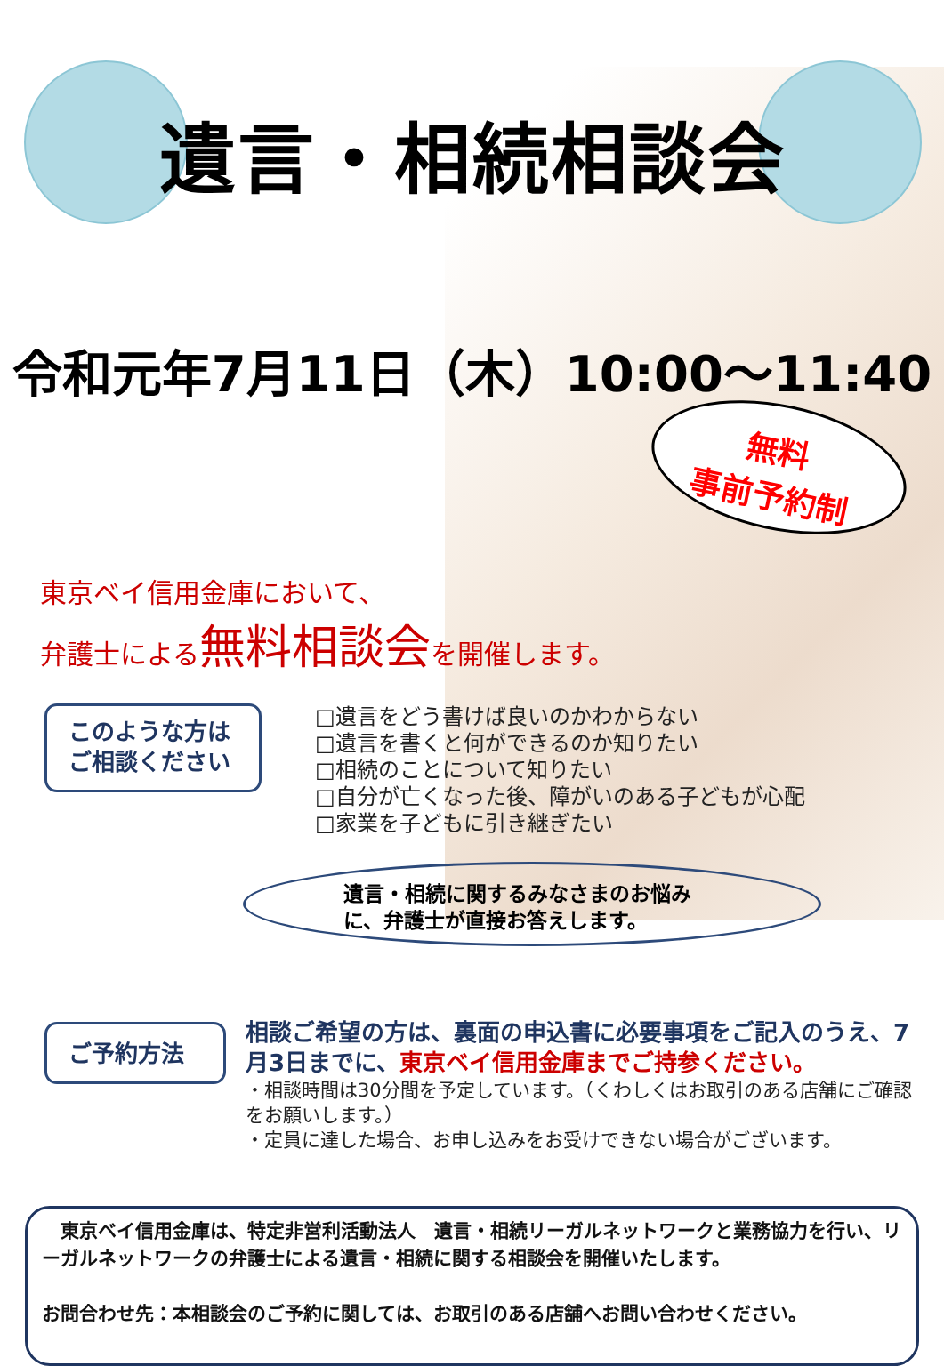遺言・相続相談会
令和元年7月11日（木）10:00～11:40
無料
事前予約制
東京ベイ信用金庫において、
弁護士による無料相談会を開催します。
このような方は
ご相談ください
□遺言をどう書けば良いのかわからない
□遺言を書くと何ができるのか知りたい
□相続のことについて知りたい
□自分が亡くなった後、障がいのある子どもが心配
□家業を子どもに引き継ぎたい
遺言・相続に関するみなさまのお悩み
に、弁護士が直接お答えします。
ご予約方法
相談ご希望の方は、裏面の申込書に必要事項をご記入のうえ、7月3日までに、東京ベイ信用金庫までご持参ください。
・相談時間は30分間を予定しています。（くわしくはお取引のある店舗にご確認をお願いします。）
・定員に達した場合、お申し込みをお受けできない場合がございます。
　東京ベイ信用金庫は、特定非営利活動法人　遺言・相続リーガルネットワークと業務協力を行い、リーガルネットワークの弁護士による遺言・相続に関する相談会を開催いたします。
お問合わせ先：本相談会のご予約に関しては、お取引のある店舗へお問い合わせください。